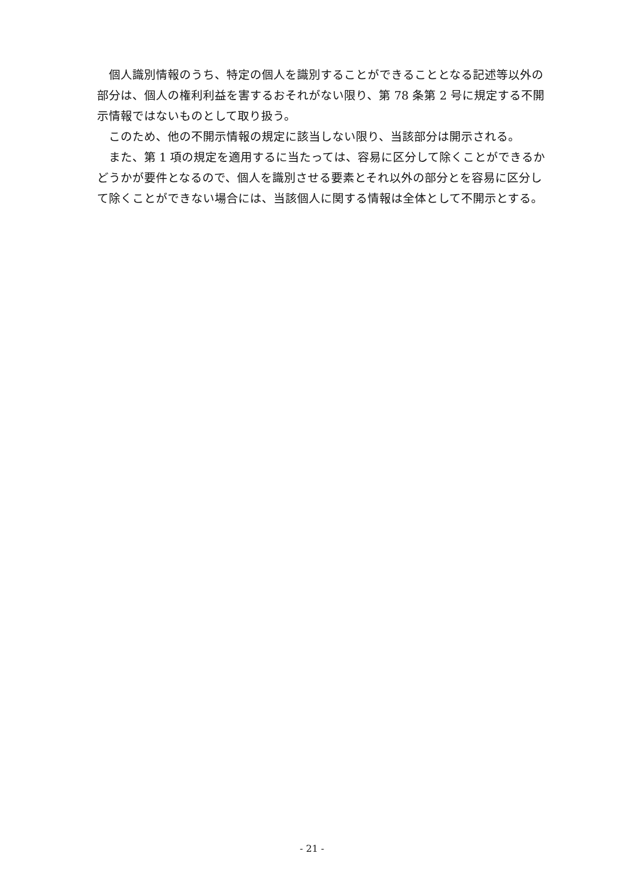個人識別情報のうち、特定の個人を識別することができることとなる記述等以外の部分は、個人の権利利益を害するおそれがない限り、第 78 条第 2 号に規定する不開示情報ではないものとして取り扱う。
このため、他の不開示情報の規定に該当しない限り、当該部分は開示される。
また、第 1 項の規定を適用するに当たっては、容易に区分して除くことができるかどうかが要件となるので、個人を識別させる要素とそれ以外の部分とを容易に区分して除くことができない場合には、当該個人に関する情報は全体として不開示とする。
- 21 -